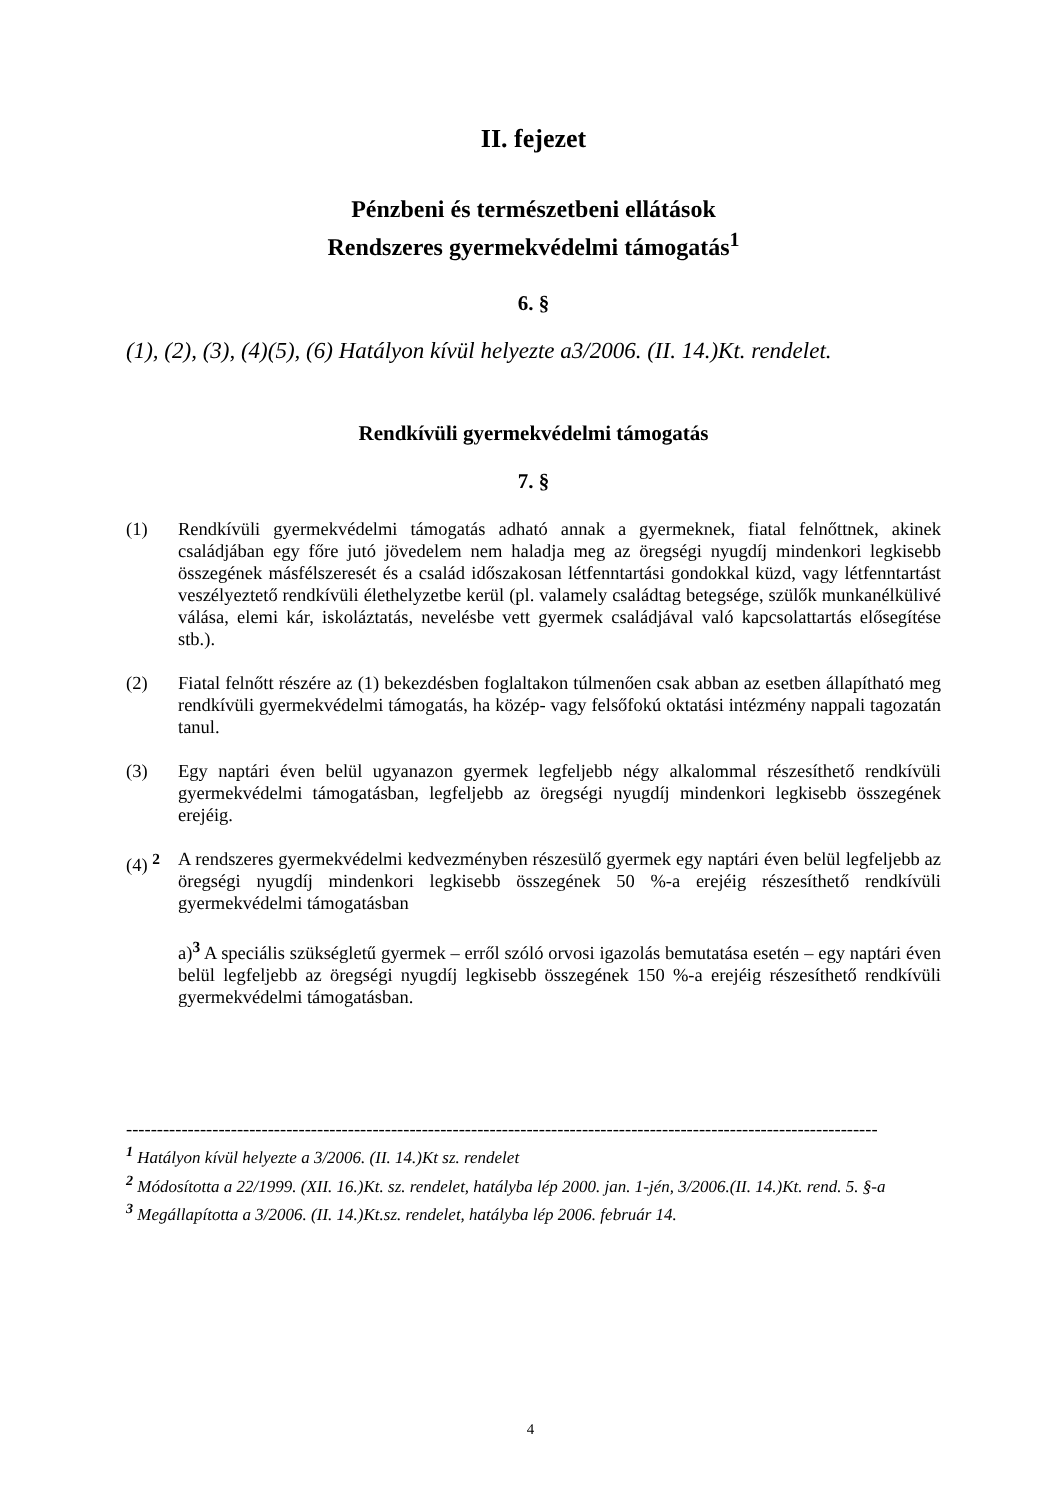II. fejezet
Pénzbeni és természetbeni ellátások
Rendszeres gyermekvédelmi támogatás<sup>1</sup>
6. §
(1), (2), (3), (4)(5), (6) Hatályon kívül helyezte a3/2006. (II. 14.)Kt. rendelet.
Rendkívüli gyermekvédelmi támogatás
7. §
(1) Rendkívüli gyermekvédelmi támogatás adható annak a gyermeknek, fiatal felnőttnek, akinek családjában egy főre jutó jövedelem nem haladja meg az öregségi nyugdíj mindenkori legkisebb összegének másfélszeresét és a család időszakosan létfenntartási gondokkal küzd, vagy létfenntartást veszélyeztető rendkívüli élethelyzetbe kerül (pl. valamely családtag betegsége, szülők munkanélkülivé válása, elemi kár, iskoláztatás, nevelésbe vett gyermek családjával való kapcsolattartás elősegítése stb.).
(2) Fiatal felnőtt részére az (1) bekezdésben foglaltakon túlmenően csak abban az esetben állapítható meg rendkívüli gyermekvédelmi támogatás, ha közép- vagy felsőfokú oktatási intézmény nappali tagozatán tanul.
(3) Egy naptári éven belül ugyanazon gyermek legfeljebb négy alkalommal részesíthető rendkívüli gyermekvédelmi támogatásban, legfeljebb az öregségi nyugdíj mindenkori legkisebb összegének erejéig.
(4) <sup>2</sup> A rendszeres gyermekvédelmi kedvezményben részesülő gyermek egy naptári éven belül legfeljebb az öregségi nyugdíj mindenkori legkisebb összegének 50 %-a erejéig részesíthető rendkívüli gyermekvédelmi támogatásban
a)<sup>3</sup> A speciális szükségletű gyermek – erről szóló orvosi igazolás bemutatása esetén – egy naptári éven belül legfeljebb az öregségi nyugdíj legkisebb összegének 150 %-a erejéig részesíthető rendkívüli gyermekvédelmi támogatásban.
--------------------------------------------------------------------------------------------------------------------------
<sup>1</sup> Hatályon kívül helyezte a 3/2006. (II. 14.)Kt sz. rendelet
<sup>2</sup> Módosította a 22/1999. (XII. 16.)Kt. sz. rendelet, hatályba lép 2000. jan. 1-jén, 3/2006.(II. 14.)Kt. rend. 5. §-a
<sup>3</sup> Megállapította a 3/2006. (II. 14.)Kt.sz. rendelet, hatályba lép 2006. február 14.
4